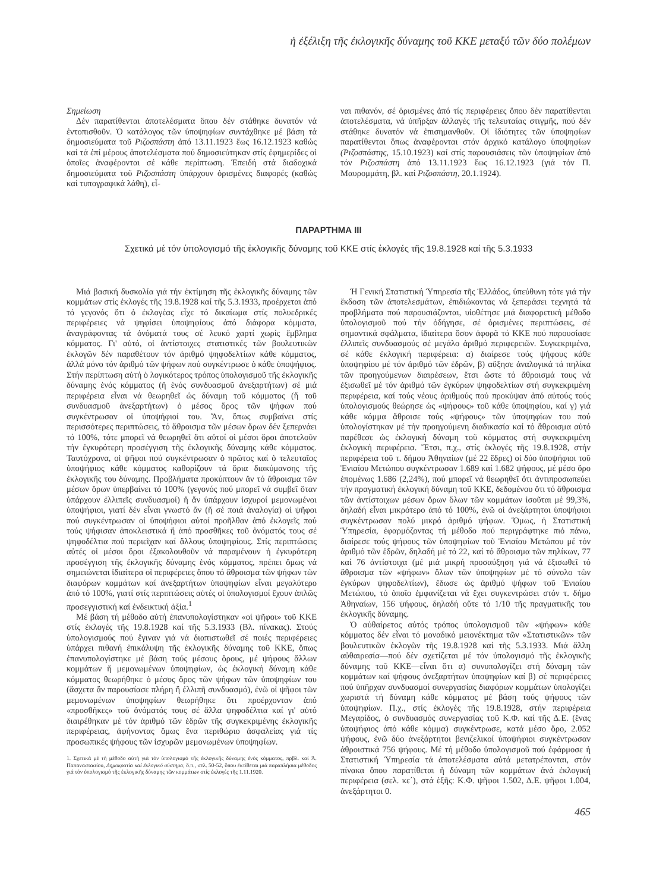ἡ ἐξέλιξη τῆς ἐκλογικῆς δύναμης τοῦ ΚΚΕ μεταξύ τῶν δύο πολέμων
Σημείωση
Δέν παρατίθενται ἀποτελέσματα ὅπου δέν στάθηκε δυνατόν νά ἐντοπισθοῦν. Ὁ κατάλογος τῶν ὑποψηφίων συντάχθηκε μέ βάση τά δημοσιεύματα τοῦ Ριζοσπάστη ἀπό 13.11.1923 ἕως 16.12.1923 καθώς καί τά ἐπί μέρους ἀποτελέσματα πού δημοσιεύτηκαν στίς ἐφημερίδες οἱ ὁποῖες ἀναφέρονται σέ κάθε περίπτωση. Ἐπειδή στά διαδοχικά δημοσιεύματα τοῦ Ριζοσπάστη ὑπάρχουν ὁρισμένες διαφορές (καθώς καί τυπογραφικά λάθη), εἶ-
ναι πιθανόν, σέ ὁρισμένες ἀπό τίς περιφέρειες ὅπου δέν παρατίθενται ἀποτελέσματα, νά ὑπῆρξαν ἀλλαγές τῆς τελευταίας στιγμῆς, πού δέν στάθηκε δυνατόν νά ἐπισημανθοῦν. Οἱ ἰδιότητες τῶν ὑποψηφίων παρατίθενται ὅπως ἀναφέρονται στόν ἀρχικό κατάλογο ὑποψηφίων (Ριζοσπάστης, 15.10.1923) καί στίς παρουσιάσεις τῶν ὑποψηφίων ἀπό τόν Ριζοσπάστη ἀπό 13.11.1923 ἕως 16.12.1923 (γιά τόν Π. Μαυρομμάτη, βλ. καί Ριζοσπάστη, 20.1.1924).
ΠΑΡΑΡΤΗΜΑ ΙΙΙ
Σχετικά μέ τόν ὑπολογισμό τῆς ἐκλογικῆς δύναμης τοῦ ΚΚΕ στίς ἐκλογές τῆς 19.8.1928 καί τῆς 5.3.1933
Μιά βασική δυσκολία γιά τήν ἐκτίμηση τῆς ἐκλογικῆς δύναμης τῶν κομμάτων στίς ἐκλογές τῆς 19.8.1928 καί τῆς 5.3.1933, προέρχεται ἀπό τό γεγονός ὅτι ὁ ἐκλογέας εἶχε τό δικαίωμα στίς πολυεδρικές περιφέρειες νά ψηφίσει ὑποψηφίους ἀπό διάφορα κόμματα, ἀναγράφοντας τά ὀνόματά τους σέ λευκό χαρτί χωρίς ἔμβλημα κόμματος. Γι' αὐτό, οἱ ἀντίστοιχες στατιστικές τῶν βουλευτικῶν ἐκλογῶν δέν παραθέτουν τόν ἀριθμό ψηφοδελτίων κάθε κόμματος, ἀλλά μόνο τόν ἀριθμό τῶν ψήφων πού συγκέντρωσε ὁ κάθε ὑποψήφιος. Στήν περίπτωση αὐτή ὁ λογικότερος τρόπος ὑπολογισμοῦ τῆς ἐκλογικῆς δύναμης ἑνός κόμματος (ἤ ἑνός συνδυασμοῦ ἀνεξαρτήτων) σέ μιά περιφέρεια εἶναι νά θεωρηθεῖ ὡς δύναμη τοῦ κόμματος (ἤ τοῦ συνδυασμοῦ ἀνεξαρτήτων) ὁ μέσος ὅρος τῶν ψήφων πού συγκέντρωσαν οἱ ὑποψήφιοί του. Ἄν, ὅπως συμβαίνει στίς περισσότερες περιπτώσεις, τό ἄθροισμα τῶν μέσων ὅρων δέν ξεπερνάει τό 100%, τότε μπορεῖ νά θεωρηθεῖ ὅτι αὐτοί οἱ μέσοι ὅροι ἀποτελοῦν τήν ἐγκυρότερη προσέγγιση τῆς ἐκλογικῆς δύναμης κάθε κόμματος. Ταυτόχρονα, οἱ ψῆφοι πού συγκέντρωσαν ὁ πρῶτος καί ὁ τελευταῖος ὑποψήφιος κάθε κόμματος καθορίζουν τά ὅρια διακύμανσης τῆς ἐκλογικῆς του δύναμης. Προβλήματα προκύπτουν ἄν τό ἄθροισμα τῶν μέσων ὅρων ὑπερβαίνει τό 100% (γεγονός πού μπορεῖ νά συμβεῖ ὅταν ὑπάρχουν ἐλλιπεῖς συνδυασμοί) ἤ ἄν ὑπάρχουν ἰσχυροί μεμονωμένοι ὑποψήφιοι, γιατί δέν εἶναι γνωστό ἄν (ἤ σέ ποιά ἀναλογία) οἱ ψῆφοι πού συγκέντρωσαν οἱ ὑποψήφιοι αὐτοί προῆλθαν ἀπό ἐκλογεῖς πού τούς ψήφισαν ἀποκλειστικά ἤ ἀπό προσθῆκες τοῦ ὀνόματός τους σέ ψηφοδέλτια πού περιεῖχαν καί ἄλλους ὑποψηφίους. Στίς περιπτώσεις αὐτές οἱ μέσοι ὅροι ἐξακολουθοῦν νά παραμένουν ἡ ἐγκυρότερη προσέγγιση τῆς ἐκλογικῆς δύναμης ἑνός κόμματος, πρέπει ὅμως νά σημειώνεται ἰδιαίτερα οἱ περιφέρειες ὅπου τό ἄθροισμα τῶν ψήφων τῶν διαφόρων κομμάτων καί ἀνεξαρτήτων ὑποψηφίων εἶναι μεγαλύτερο ἀπό τό 100%, γιατί στίς περιπτώσεις αὐτές οἱ ὑπολογισμοί ἔχουν ἁπλῶς προσεγγιστική καί ἐνδεικτική ἀξία.<sup>1</sup>
Μέ βάση τή μέθοδο αὐτή ἐπανυπολογίστηκαν «οἱ ψῆφοι» τοῦ ΚΚΕ στίς ἐκλογές τῆς 19.8.1928 καί τῆς 5.3.1933 (Βλ. πίνακας). Στούς ὑπολογισμούς πού ἔγιναν γιά νά διαπιστωθεῖ σέ ποιές περιφέρειες ὑπάρχει πιθανή ἐπικάλυψη τῆς ἐκλογικῆς δύναμης τοῦ ΚΚΕ, ὅπως ἐπανυπολογίστηκε μέ βάση τούς μέσους ὅρους, μέ ψήφους ἄλλων κομμάτων ἤ μεμονωμένων ὑποψηφίων, ὡς ἐκλογική δύναμη κάθε κόμματος θεωρήθηκε ὁ μέσος ὅρος τῶν ψήφων τῶν ὑποψηφίων του (ἄσχετα ἄν παρουσίασε πλήρη ἤ ἐλλιπῆ συνδυασμό), ἐνῶ οἱ ψῆφοι τῶν μεμονωμένων ὑποψηφίων θεωρήθηκε ὅτι προέρχονταν ἀπό «προσθῆκες» τοῦ ὀνόματός τους σέ ἄλλα ψηφοδέλτια καί γι' αὐτό διαιρέθηκαν μέ τόν ἀριθμό τῶν ἑδρῶν τῆς συγκεκριμένης ἐκλογικῆς περιφέρειας, ἀφήνοντας ὅμως ἕνα περιθώριο ἀσφαλείας γιά τίς προσωπικές ψήφους τῶν ἰσχυρῶν μεμονωμένων ὑποψηφίων.
1. Σχετικά μέ τή μέθοδο αὐτή γιά τόν ὑπολογισμό τῆς ἐκλογικῆς δύναμης ἑνός κόμματος, πρβλ. καί Ἀ. Παπαναστασίου, Δημοκρατία καί ἐκλογικό σύστημα, ὅ.π., σελ. 50-52, ὅπου ἐκτίθεται μιά παραπλήσια μέθοδος γιά τόν ὑπολογισμό τῆς ἐκλογικῆς δύναμης τῶν κομμάτων στίς ἐκλογές τῆς 1.11.1920.
Ἡ Γενική Στατιστική Ὑπηρεσία τῆς Ἑλλάδος, ὑπεύθυνη τότε γιά τήν ἔκδοση τῶν ἀποτελεσμάτων, ἐπιδιώκοντας νά ξεπεράσει τεχνητά τά προβλήματα πού παρουσιάζονται, υἱοθέτησε μιά διαφορετική μέθοδο ὑπολογισμοῦ πού τήν ὁδήγησε, σέ ὁρισμένες περιπτώσεις, σέ σημαντικά σφάλματα, ἰδιαίτερα ὅσον ἀφορᾶ τό ΚΚΕ πού παρουσίασε ἐλλιπεῖς συνδυασμούς σέ μεγάλο ἀριθμό περιφερειῶν. Συγκεκριμένα, σέ κάθε ἐκλογική περιφέρεια: α) διαίρεσε τούς ψήφους κάθε ὑποψηφίου μέ τόν ἀριθμό τῶν ἑδρῶν, β) αὔξησε ἀναλογικά τά πηλίκα τῶν προηγούμενων διαιρέσεων, ἔτσι ὥστε τό ἄθροισμά τους νά ἐξισωθεῖ μέ τόν ἀριθμό τῶν ἐγκύρων ψηφοδελτίων στή συγκεκριμένη περιφέρεια, καί τούς νέους ἀριθμούς πού προκύψαν ἀπό αὐτούς τούς ὑπολογισμούς θεώρησε ὡς «ψήφους» τοῦ κάθε ὑποψηφίου, καί γ) γιά κάθε κόμμα ἄθροισε τούς «ψήφους» τῶν ὑποψηφίων του πού ὑπολογίστηκαν μέ τήν προηγούμενη διαδικασία καί τό ἄθροισμα αὐτό παρέθεσε ὡς ἐκλογική δύναμη τοῦ κόμματος στή συγκεκριμένη ἐκλογική περιφέρεια. Ἔτσι, π.χ., στίς ἐκλογές τῆς 19.8.1928, στήν περιφέρεια τοῦ τ. δήμου Ἀθηναίων (μέ 22 ἕδρες) οἱ δύο ὑποψήφιοι τοῦ Ἑνιαίου Μετώπου συγκέντρωσαν 1.689 καί 1.682 ψήφους, μέ μέσο ὅρο ἑπομένως 1.686 (2,24%), πού μπορεῖ νά θεωρηθεῖ ὅτι ἀντιπροσωπεύει τήν πραγματική ἐκλογική δύναμη τοῦ ΚΚΕ, δεδομένου ὅτι τό ἄθροισμα τῶν ἀντίστοιχων μέσων ὅρων ὅλων τῶν κομμάτων ἰσοῦται μέ 99,3%, δηλαδή εἶναι μικρότερο ἀπό τό 100%, ἐνῶ οἱ ἀνεξάρτητοι ὑποψήφιοι συγκέντρωσαν πολύ μικρό ἀριθμό ψήφων. Ὅμως, ἡ Στατιστική Ὑπηρεσία, ἐφαρμόζοντας τή μέθοδο πού περιγράφτηκε πιό πάνω, διαίρεσε τούς ψήφους τῶν ὑποψηφίων τοῦ Ἑνιαίου Μετώπου μέ τόν ἀριθμό τῶν ἑδρῶν, δηλαδή μέ τό 22, καί τό ἄθροισμα τῶν πηλίκων, 77 καί 76 ἀντίστοιχα (μέ μιά μικρή προσαύξηση γιά νά ἐξισωθεῖ τό ἄθροισμα τῶν «ψήφων» ὅλων τῶν ὑποψηφίων μέ τό σύνολο τῶν ἐγκύρων ψηφοδελτίων), ἔδωσε ὡς ἀριθμό ψήφων τοῦ Ἑνιαίου Μετώπου, τό ὁποῖο ἐμφανίζεται νά ἔχει συγκεντρώσει στόν τ. δήμο Ἀθηναίων, 156 ψήφους, δηλαδή οὔτε τό 1/10 τῆς πραγματικῆς του ἐκλογικῆς δύναμης.
Ὁ αὐθαίρετος αὐτός τρόπος ὑπολογισμοῦ τῶν «ψήφων» κάθε κόμματος δέν εἶναι τό μοναδικό μειονέκτημα τῶν «Στατιστικῶν» τῶν βουλευτικῶν ἐκλογῶν τῆς 19.8.1928 καί τῆς 5.3.1933. Μιά ἄλλη αὐθαιρεσία—πού δέν σχετίζεται μέ τόν ὑπολογισμό τῆς ἐκλογικῆς δύναμης τοῦ ΚΚΕ—εἶναι ὅτι α) συνυπολογίζει στή δύναμη τῶν κομμάτων καί ψήφους ἀνεξαρτήτων ὑποψηφίων καί β) σέ περιφέρειες πού ὑπῆρχαν συνδυασμοί συνεργασίας διαφόρων κομμάτων ὑπολογίζει χωριστά τή δύναμη κάθε κόμματος μέ βάση τούς ψήφους τῶν ὑποψηφίων. Π.χ., στίς ἐκλογές τῆς 19.8.1928, στήν περιφέρεια Μεγαρίδος, ὁ συνδυασμός συνεργασίας τοῦ Κ.Φ. καί τῆς Δ.Ε. (ἕνας ὑποψήφιος ἀπό κάθε κόμμα) συγκέντρωσε, κατά μέσο ὅρο, 2.052 ψήφους, ἐνῶ δύο ἀνεξάρτητοι βενιζελικοί ὑποψήφιοι συγκέντρωσαν ἀθροιστικά 756 ψήφους. Μέ τή μέθοδο ὑπολογισμοῦ πού ἐφάρμοσε ἡ Στατιστική Ὑπηρεσία τά ἀποτελέσματα αὐτά μετατρέπονται, στόν πίνακα ὅπου παρατίθεται ἡ δύναμη τῶν κομμάτων ἀνά ἐκλογική περιφέρεια (σελ. κε΄), στά ἑξῆς: Κ.Φ. ψῆφοι 1.502, Δ.Ε. ψῆφοι 1.004, ἀνεξάρτητοι 0.
465